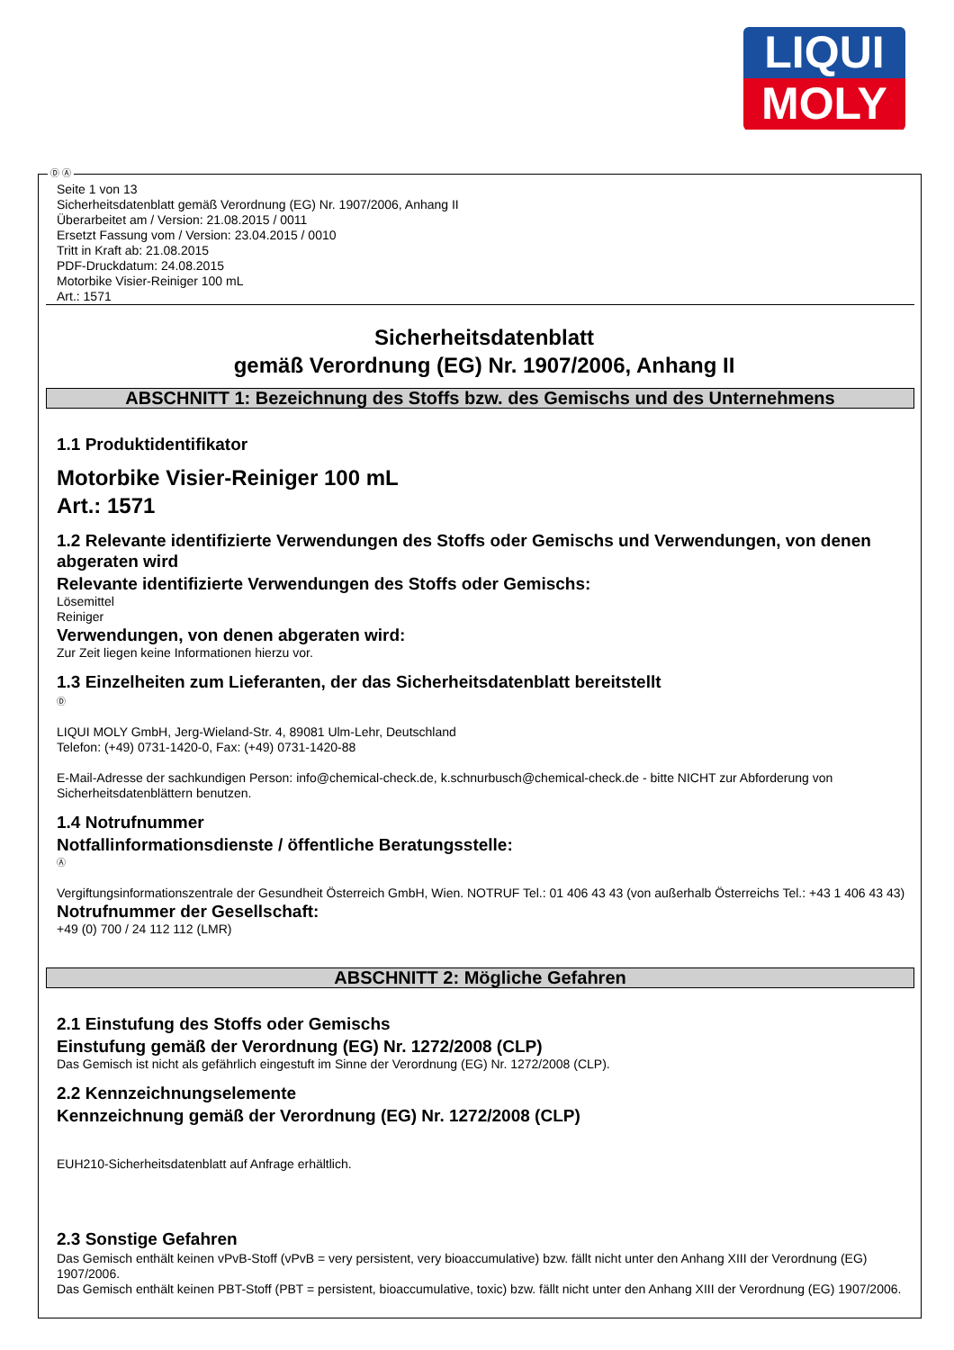LIQUI
MOLY
Ⓓ Ⓐ
Seite 1 von 13
Sicherheitsdatenblatt gemäß Verordnung (EG) Nr. 1907/2006, Anhang II
Überarbeitet am / Version: 21.08.2015 / 0011
Ersetzt Fassung vom / Version: 23.04.2015 / 0010
Tritt in Kraft ab: 21.08.2015
PDF-Druckdatum: 24.08.2015
Motorbike Visier-Reiniger 100 mL
Art.: 1571
Sicherheitsdatenblatt
gemäß Verordnung (EG) Nr. 1907/2006, Anhang II
ABSCHNITT 1: Bezeichnung des Stoffs bzw. des Gemischs und des Unternehmens
1.1 Produktidentifikator
Motorbike Visier-Reiniger 100 mL
Art.: 1571
1.2 Relevante identifizierte Verwendungen des Stoffs oder Gemischs und Verwendungen, von denen abgeraten wird
Relevante identifizierte Verwendungen des Stoffs oder Gemischs:
Lösemittel
Reiniger
Verwendungen, von denen abgeraten wird:
Zur Zeit liegen keine Informationen hierzu vor.
1.3 Einzelheiten zum Lieferanten, der das Sicherheitsdatenblatt bereitstellt
Ⓓ
LIQUI MOLY GmbH, Jerg-Wieland-Str. 4, 89081 Ulm-Lehr, Deutschland
Telefon: (+49) 0731-1420-0, Fax: (+49) 0731-1420-88
E-Mail-Adresse der sachkundigen Person: info@chemical-check.de, k.schnurbusch@chemical-check.de - bitte NICHT zur Abforderung von Sicherheitsdatenblättern benutzen.
1.4 Notrufnummer
Notfallinformationsdienste / öffentliche Beratungsstelle:
Ⓐ
Vergiftungsinformationszentrale der Gesundheit Österreich GmbH, Wien. NOTRUF Tel.: 01 406 43 43 (von außerhalb Österreichs Tel.: +43 1 406 43 43)
Notrufnummer der Gesellschaft:
+49 (0) 700 / 24 112 112 (LMR)
ABSCHNITT 2: Mögliche Gefahren
2.1 Einstufung des Stoffs oder Gemischs
Einstufung gemäß der Verordnung (EG) Nr. 1272/2008 (CLP)
Das Gemisch ist nicht als gefährlich eingestuft im Sinne der Verordnung (EG) Nr. 1272/2008 (CLP).
2.2 Kennzeichnungselemente
Kennzeichnung gemäß der Verordnung (EG) Nr. 1272/2008 (CLP)
EUH210-Sicherheitsdatenblatt auf Anfrage erhältlich.
2.3 Sonstige Gefahren
Das Gemisch enthält keinen vPvB-Stoff (vPvB = very persistent, very bioaccumulative) bzw. fällt nicht unter den Anhang XIII der Verordnung (EG) 1907/2006.
Das Gemisch enthält keinen PBT-Stoff (PBT = persistent, bioaccumulative, toxic) bzw. fällt nicht unter den Anhang XIII der Verordnung (EG) 1907/2006.